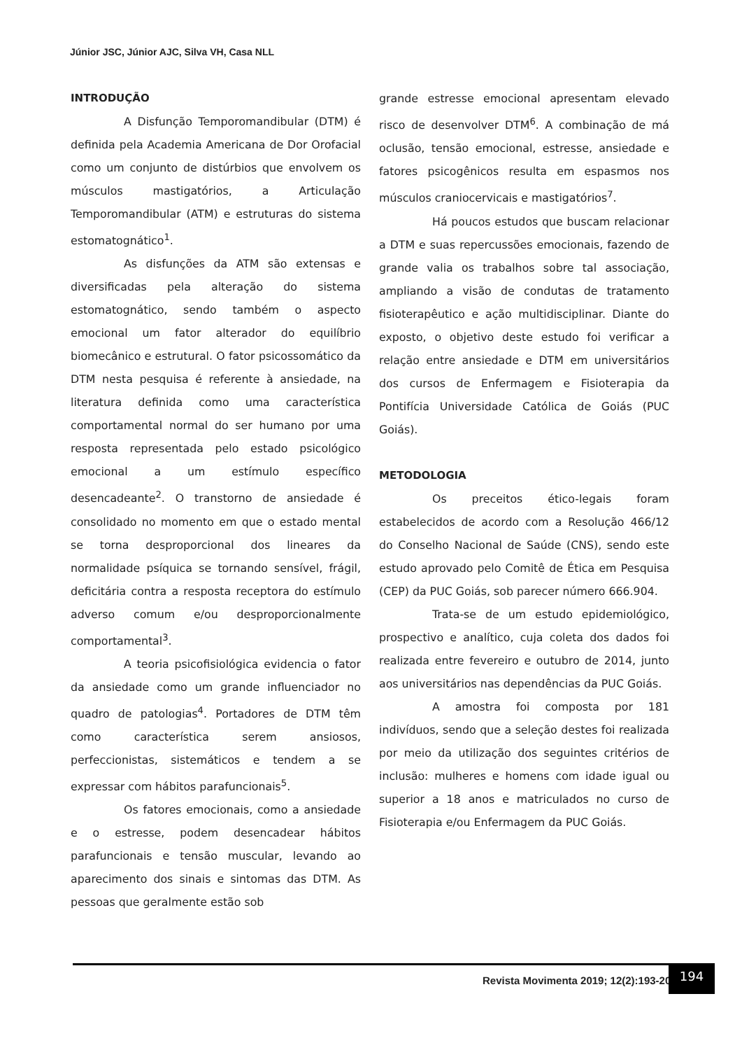Júnior JSC, Júnior AJC, Silva VH, Casa NLL
INTRODUÇÃO
A Disfunção Temporomandibular (DTM) é definida pela Academia Americana de Dor Orofacial como um conjunto de distúrbios que envolvem os músculos mastigatórios, a Articulação Temporomandibular (ATM) e estruturas do sistema estomatognático<sup>1</sup>.
As disfunções da ATM são extensas e diversificadas pela alteração do sistema estomatognático, sendo também o aspecto emocional um fator alterador do equilíbrio biomecânico e estrutural. O fator psicossomático da DTM nesta pesquisa é referente à ansiedade, na literatura definida como uma característica comportamental normal do ser humano por uma resposta representada pelo estado psicológico emocional a um estímulo específico desencadeante<sup>2</sup>. O transtorno de ansiedade é consolidado no momento em que o estado mental se torna desproporcional dos lineares da normalidade psíquica se tornando sensível, frágil, deficitária contra a resposta receptora do estímulo adverso comum e/ou desproporcionalmente comportamental<sup>3</sup>.
A teoria psicofisiológica evidencia o fator da ansiedade como um grande influenciador no quadro de patologias<sup>4</sup>. Portadores de DTM têm como característica serem ansiosos, perfeccionistas, sistemáticos e tendem a se expressar com hábitos parafuncionais<sup>5</sup>.
Os fatores emocionais, como a ansiedade e o estresse, podem desencadear hábitos parafuncionais e tensão muscular, levando ao aparecimento dos sinais e sintomas das DTM. As pessoas que geralmente estão sob
grande estresse emocional apresentam elevado risco de desenvolver DTM<sup>6</sup>. A combinação de má oclusão, tensão emocional, estresse, ansiedade e fatores psicogênicos resulta em espasmos nos músculos craniocervicais e mastigatórios<sup>7</sup>.
Há poucos estudos que buscam relacionar a DTM e suas repercussões emocionais, fazendo de grande valia os trabalhos sobre tal associação, ampliando a visão de condutas de tratamento fisioterapêutico e ação multidisciplinar. Diante do exposto, o objetivo deste estudo foi verificar a relação entre ansiedade e DTM em universitários dos cursos de Enfermagem e Fisioterapia da Pontifícia Universidade Católica de Goiás (PUC Goiás).
METODOLOGIA
Os preceitos ético-legais foram estabelecidos de acordo com a Resolução 466/12 do Conselho Nacional de Saúde (CNS), sendo este estudo aprovado pelo Comitê de Ética em Pesquisa (CEP) da PUC Goiás, sob parecer número 666.904.
Trata-se de um estudo epidemiológico, prospectivo e analítico, cuja coleta dos dados foi realizada entre fevereiro e outubro de 2014, junto aos universitários nas dependências da PUC Goiás.
A amostra foi composta por 181 indivíduos, sendo que a seleção destes foi realizada por meio da utilização dos seguintes critérios de inclusão: mulheres e homens com idade igual ou superior a 18 anos e matriculados no curso de Fisioterapia e/ou Enfermagem da PUC Goiás.
Revista Movimenta 2019; 12(2):193-203
194